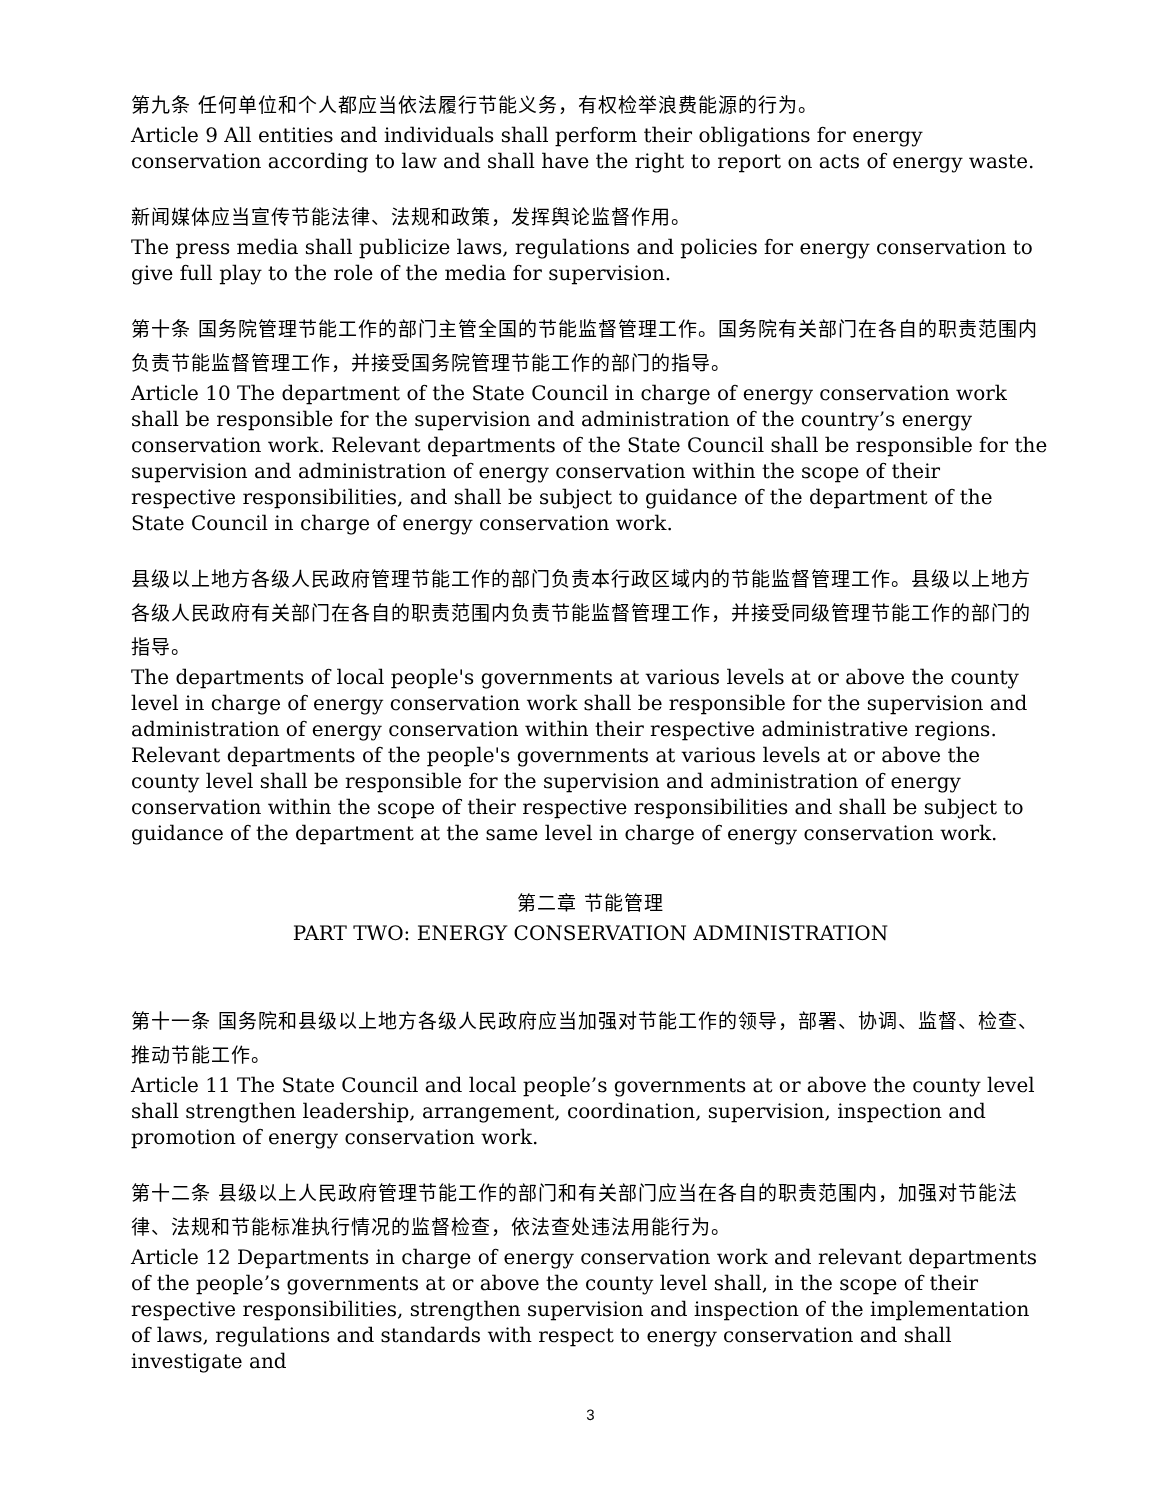第九条 任何单位和个人都应当依法履行节能义务，有权检举浪费能源的行为。
Article 9 All entities and individuals shall perform their obligations for energy conservation according to law and shall have the right to report on acts of energy waste.
新闻媒体应当宣传节能法律、法规和政策，发挥舆论监督作用。
The press media shall publicize laws, regulations and policies for energy conservation to give full play to the role of the media for supervision.
第十条 国务院管理节能工作的部门主管全国的节能监督管理工作。国务院有关部门在各自的职责范围内负责节能监督管理工作，并接受国务院管理节能工作的部门的指导。
Article 10 The department of the State Council in charge of energy conservation work shall be responsible for the supervision and administration of the country’s energy conservation work. Relevant departments of the State Council shall be responsible for the supervision and administration of energy conservation within the scope of their respective responsibilities, and shall be subject to guidance of the department of the State Council in charge of energy conservation work.
县级以上地方各级人民政府管理节能工作的部门负责本行政区域内的节能监督管理工作。县级以上地方各级人民政府有关部门在各自的职责范围内负责节能监督管理工作，并接受同级管理节能工作的部门的指导。
The departments of local people's governments at various levels at or above the county level in charge of energy conservation work shall be responsible for the supervision and administration of energy conservation within their respective administrative regions. Relevant departments of the people's governments at various levels at or above the county level shall be responsible for the supervision and administration of energy conservation within the scope of their respective responsibilities and shall be subject to guidance of the department at the same level in charge of energy conservation work.
第二章 节能管理
PART TWO: ENERGY CONSERVATION ADMINISTRATION
第十一条 国务院和县级以上地方各级人民政府应当加强对节能工作的领导，部署、协调、监督、检查、推动节能工作。
Article 11 The State Council and local people’s governments at or above the county level shall strengthen leadership, arrangement, coordination, supervision, inspection and promotion of energy conservation work.
第十二条 县级以上人民政府管理节能工作的部门和有关部门应当在各自的职责范围内，加强对节能法律、法规和节能标准执行情况的监督检查，依法查处违法用能行为。
Article 12 Departments in charge of energy conservation work and relevant departments of the people’s governments at or above the county level shall, in the scope of their respective responsibilities, strengthen supervision and inspection of the implementation of laws, regulations and standards with respect to energy conservation and shall investigate and
3